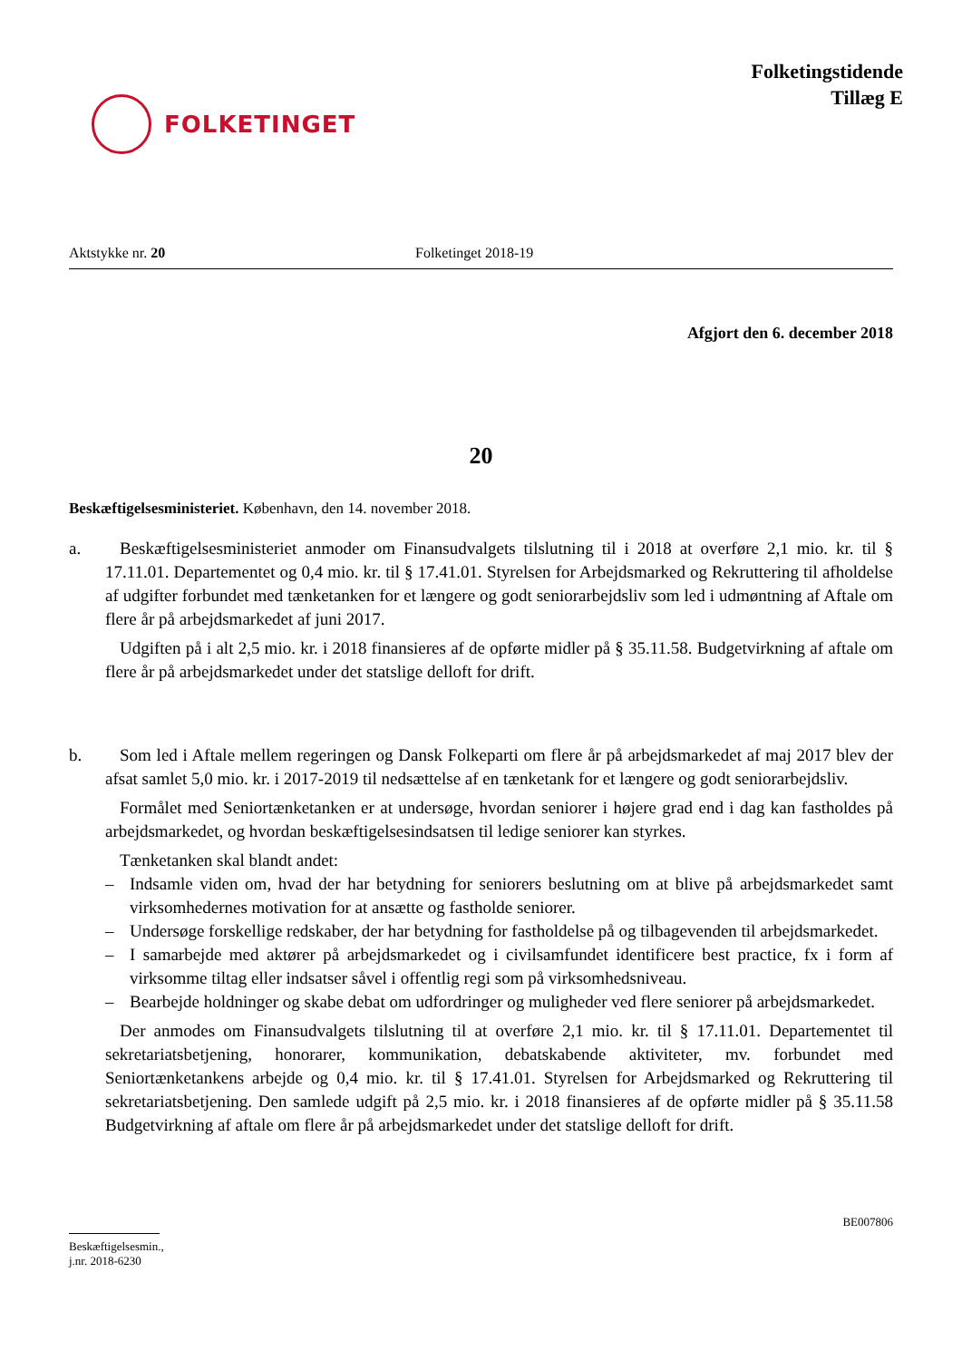FOLKETINGET
Folketingstidende
Tillæg E
Aktstykke nr. 20 Folketinget 2018-19
Afgjort den 6. december 2018
20
Beskæftigelsesministeriet. København, den 14. november 2018.
a. Beskæftigelsesministeriet anmoder om Finansudvalgets tilslutning til i 2018 at overføre 2,1 mio. kr. til § 17.11.01. Departementet og 0,4 mio. kr. til § 17.41.01. Styrelsen for Arbejdsmarked og Rekruttering til afholdelse af udgifter forbundet med tænketanken for et længere og godt seniorarbejdsliv som led i udmøntning af Aftale om flere år på arbejdsmarkedet af juni 2017.
Udgiften på i alt 2,5 mio. kr. i 2018 finansieres af de opførte midler på § 35.11.58. Budgetvirkning af aftale om flere år på arbejdsmarkedet under det statslige delloft for drift.
b. Som led i Aftale mellem regeringen og Dansk Folkeparti om flere år på arbejdsmarkedet af maj 2017 blev der afsat samlet 5,0 mio. kr. i 2017-2019 til nedsættelse af en tænketank for et længere og godt seniorarbejdsliv.
Formålet med Seniortænketanken er at undersøge, hvordan seniorer i højere grad end i dag kan fastholdes på arbejdsmarkedet, og hvordan beskæftigelsesindsatsen til ledige seniorer kan styrkes.
Tænketanken skal blandt andet:
– Indsamle viden om, hvad der har betydning for seniorers beslutning om at blive på arbejdsmarkedet samt virksomhedernes motivation for at ansætte og fastholde seniorer.
– Undersøge forskellige redskaber, der har betydning for fastholdelse på og tilbagevenden til arbejdsmarkedet.
– I samarbejde med aktører på arbejdsmarkedet og i civilsamfundet identificere best practice, fx i form af virksomme tiltag eller indsatser såvel i offentlig regi som på virksomhedsniveau.
– Bearbejde holdninger og skabe debat om udfordringer og muligheder ved flere seniorer på arbejdsmarkedet.
Der anmodes om Finansudvalgets tilslutning til at overføre 2,1 mio. kr. til § 17.11.01. Departementet til sekretariatsbetjening, honorarer, kommunikation, debatskabende aktiviteter, mv. forbundet med Seniortænketankens arbejde og 0,4 mio. kr. til § 17.41.01. Styrelsen for Arbejdsmarked og Rekruttering til sekretariatsbetjening. Den samlede udgift på 2,5 mio. kr. i 2018 finansieres af de opførte midler på § 35.11.58 Budgetvirkning af aftale om flere år på arbejdsmarkedet under det statslige delloft for drift.
BE007806
Beskæftigelsesmin., j.nr. 2018-6230